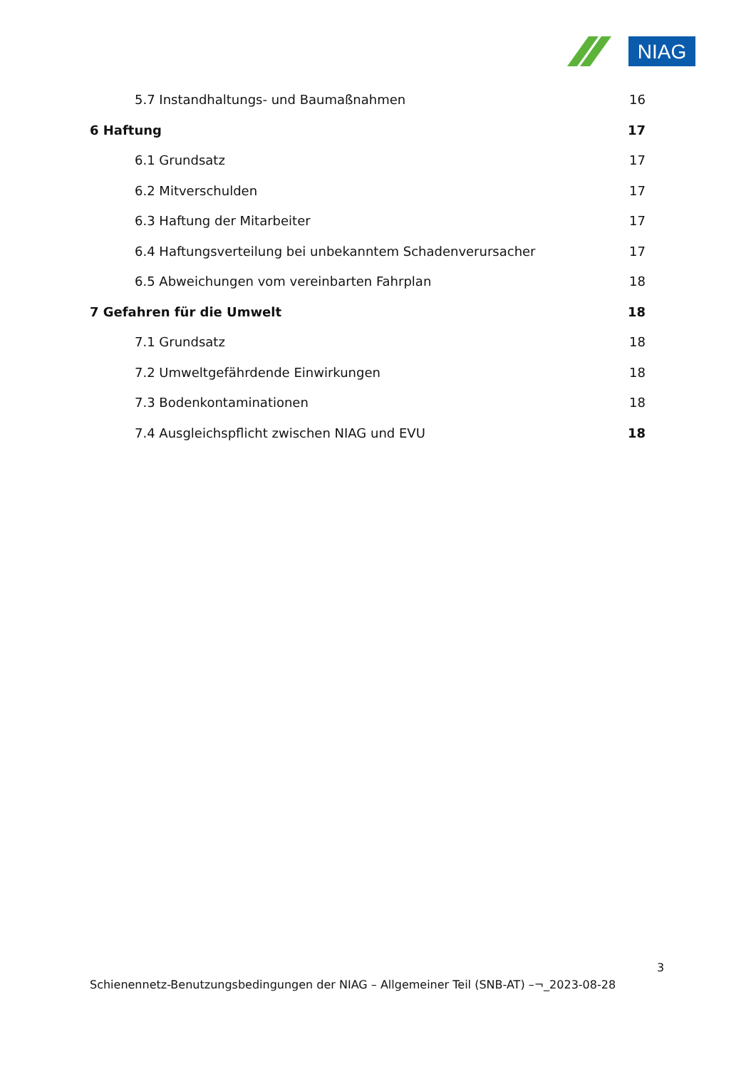NIAG
5.7 Instandhaltungs- und Baumaßnahmen 16
6 Haftung 17
6.1 Grundsatz 17
6.2 Mitverschulden 17
6.3 Haftung der Mitarbeiter 17
6.4 Haftungsverteilung bei unbekanntem Schadenverursacher 17
6.5 Abweichungen vom vereinbarten Fahrplan 18
7 Gefahren für die Umwelt 18
7.1 Grundsatz 18
7.2 Umweltgefährdende Einwirkungen 18
7.3 Bodenkontaminationen 18
7.4 Ausgleichspflicht zwischen NIAG und EVU 18
3
Schienennetz-Benutzungsbedingungen der NIAG – Allgemeiner Teil (SNB-AT) –¬_2023-08-28